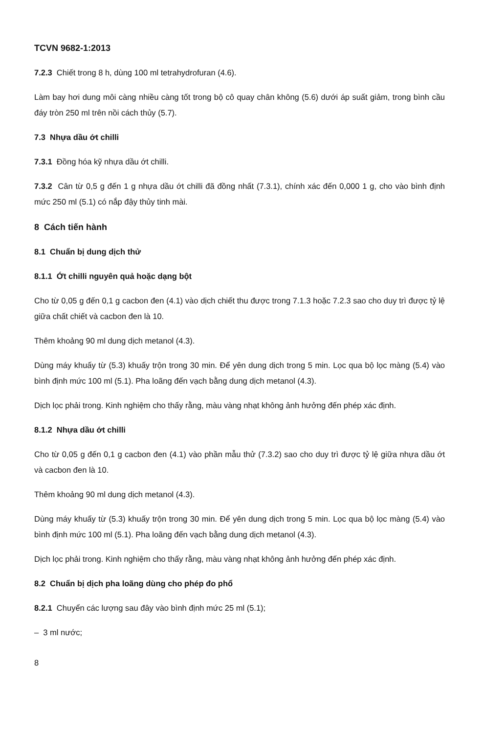TCVN 9682-1:2013
7.2.3 Chiết trong 8 h, dùng 100 ml tetrahydrofuran (4.6).
Làm bay hơi dung môi càng nhiều càng tốt trong bộ cô quay chân không (5.6) dưới áp suất giảm, trong bình cầu đáy tròn 250 ml trên nồi cách thủy (5.7).
7.3 Nhựa dầu ớt chilli
7.3.1 Đồng hóa kỹ nhựa dầu ớt chilli.
7.3.2 Cân từ 0,5 g đến 1 g nhựa dầu ớt chilli đã đồng nhất (7.3.1), chính xác đến 0,000 1 g, cho vào bình định mức 250 ml (5.1) có nắp đậy thủy tinh mài.
8 Cách tiến hành
8.1 Chuẩn bị dung dịch thử
8.1.1 Ớt chilli nguyên quả hoặc dạng bột
Cho từ 0,05 g đến 0,1 g cacbon đen (4.1) vào dịch chiết thu được trong 7.1.3 hoặc 7.2.3 sao cho duy trì được tỷ lệ giữa chất chiết và cacbon đen là 10.
Thêm khoảng 90 ml dung dịch metanol (4.3).
Dùng máy khuấy từ (5.3) khuấy trộn trong 30 min. Để yên dung dịch trong 5 min. Lọc qua bộ lọc màng (5.4) vào bình định mức 100 ml (5.1). Pha loãng đến vạch bằng dung dịch metanol (4.3).
Dịch lọc phải trong. Kinh nghiệm cho thấy rằng, màu vàng nhạt không ảnh hưởng đến phép xác định.
8.1.2 Nhựa dầu ớt chilli
Cho từ 0,05 g đến 0,1 g cacbon đen (4.1) vào phần mẫu thử (7.3.2) sao cho duy trì được tỷ lệ giữa nhựa dầu ớt và cacbon đen là 10.
Thêm khoảng 90 ml dung dịch metanol (4.3).
Dùng máy khuấy từ (5.3) khuấy trộn trong 30 min. Để yên dung dịch trong 5 min. Lọc qua bộ lọc màng (5.4) vào bình định mức 100 ml (5.1). Pha loãng đến vạch bằng dung dịch metanol (4.3).
Dịch lọc phải trong. Kinh nghiệm cho thấy rằng, màu vàng nhạt không ảnh hưởng đến phép xác định.
8.2 Chuẩn bị dịch pha loãng dùng cho phép đo phổ
8.2.1 Chuyển các lượng sau đây vào bình định mức 25 ml (5.1);
– 3 ml nước;
8